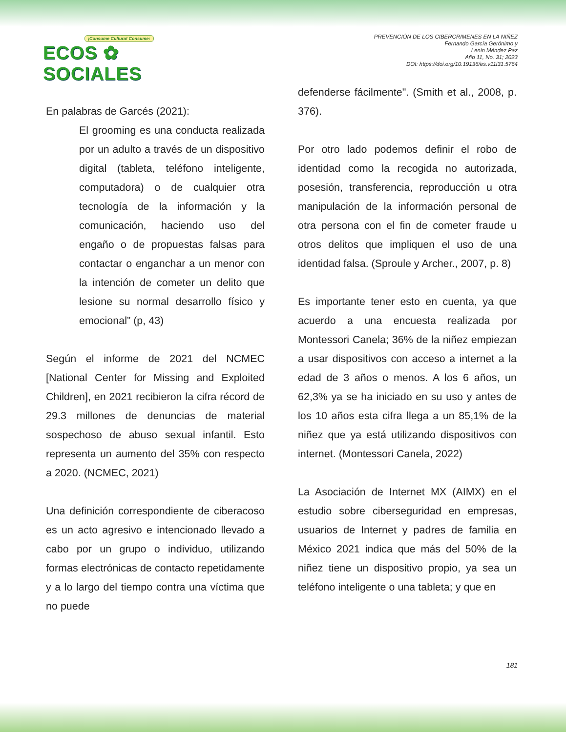¡Consume Cultura! Consume:
ECOS ✿ SOCIALES
PREVENCIÓN DE LOS CIBERCRIMENES EN LA NIÑEZ
Fernando García Gerónimo y
Lenin Méndez Paz
Año 11, No. 31; 2023
DOI: https://doi.org/10.19136/es.v11i31.5764
En palabras de Garcés (2021):
El grooming es una conducta realizada por un adulto a través de un dispositivo digital (tableta, teléfono inteligente, computadora) o de cualquier otra tecnología de la información y la comunicación, haciendo uso del engaño o de propuestas falsas para contactar o enganchar a un menor con la intención de cometer un delito que lesione su normal desarrollo físico y emocional” (p, 43)
Según el informe de 2021 del NCMEC [National Center for Missing and Exploited Children], en 2021 recibieron la cifra récord de 29.3 millones de denuncias de material sospechoso de abuso sexual infantil. Esto representa un aumento del 35% con respecto a 2020. (NCMEC, 2021)
Una definición correspondiente de ciberacoso es un acto agresivo e intencionado llevado a cabo por un grupo o individuo, utilizando formas electrónicas de contacto repetidamente y a lo largo del tiempo contra una víctima que no puede
defenderse fácilmente". (Smith et al., 2008, p. 376).
Por otro lado podemos definir el robo de identidad como la recogida no autorizada, posesión, transferencia, reproducción u otra manipulación de la información personal de otra persona con el fin de cometer fraude u otros delitos que impliquen el uso de una identidad falsa. (Sproule y Archer., 2007, p. 8)
Es importante tener esto en cuenta, ya que acuerdo a una encuesta realizada por Montessori Canela; 36% de la niñez empiezan a usar dispositivos con acceso a internet a la edad de 3 años o menos. A los 6 años, un 62,3% ya se ha iniciado en su uso y antes de los 10 años esta cifra llega a un 85,1% de la niñez que ya está utilizando dispositivos con internet. (Montessori Canela, 2022)
La Asociación de Internet MX (AIMX) en el estudio sobre ciberseguridad en empresas, usuarios de Internet y padres de familia en México 2021 indica que más del 50% de la niñez tiene un dispositivo propio, ya sea un teléfono inteligente o una tableta; y que en
181